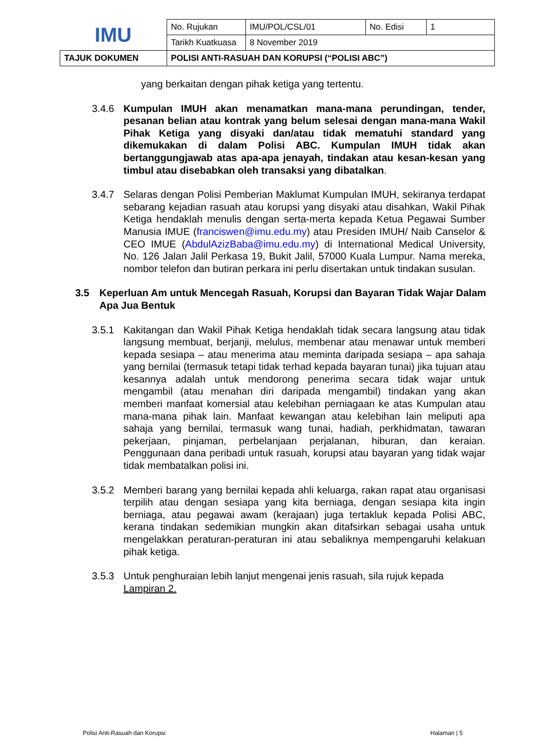| IMU | No. Rujukan | IMU/POL/CSL/01 | No. Edisi | 1 |
| | Tarikh Kuatkuasa | 8 November 2019 | | |
| TAJUK DOKUMEN | POLISI ANTI-RASUAH DAN KORUPSI (“POLISI ABC”) | | | |
yang berkaitan dengan pihak ketiga yang tertentu.
3.4.6 Kumpulan IMUH akan menamatkan mana-mana perundingan, tender, pesanan belian atau kontrak yang belum selesai dengan mana-mana Wakil Pihak Ketiga yang disyaki dan/atau tidak mematuhi standard yang dikemukakan di dalam Polisi ABC. Kumpulan IMUH tidak akan bertanggungjawab atas apa-apa jenayah, tindakan atau kesan-kesan yang timbul atau disebabkan oleh transaksi yang dibatalkan.
3.4.7 Selaras dengan Polisi Pemberian Maklumat Kumpulan IMUH, sekiranya terdapat sebarang kejadian rasuah atau korupsi yang disyaki atau disahkan, Wakil Pihak Ketiga hendaklah menulis dengan serta-merta kepada Ketua Pegawai Sumber Manusia IMUE (franciswen@imu.edu.my) atau Presiden IMUH/ Naib Canselor & CEO IMUE (AbdulAzizBaba@imu.edu.my) di International Medical University, No. 126 Jalan Jalil Perkasa 19, Bukit Jalil, 57000 Kuala Lumpur. Nama mereka, nombor telefon dan butiran perkara ini perlu disertakan untuk tindakan susulan.
3.5 Keperluan Am untuk Mencegah Rasuah, Korupsi dan Bayaran Tidak Wajar Dalam Apa Jua Bentuk
3.5.1 Kakitangan dan Wakil Pihak Ketiga hendaklah tidak secara langsung atau tidak langsung membuat, berjanji, melulus, membenar atau menawar untuk memberi kepada sesiapa – atau menerima atau meminta daripada sesiapa – apa sahaja yang bernilai (termasuk tetapi tidak terhad kepada bayaran tunai) jika tujuan atau kesannya adalah untuk mendorong penerima secara tidak wajar untuk mengambil (atau menahan diri daripada mengambil) tindakan yang akan memberi manfaat komersial atau kelebihan perniagaan ke atas Kumpulan atau mana-mana pihak lain. Manfaat kewangan atau kelebihan lain meliputi apa sahaja yang bernilai, termasuk wang tunai, hadiah, perkhidmatan, tawaran pekerjaan, pinjaman, perbelanjaan perjalanan, hiburan, dan keraian. Penggunaan dana peribadi untuk rasuah, korupsi atau bayaran yang tidak wajar tidak membatalkan polisi ini.
3.5.2 Memberi barang yang bernilai kepada ahli keluarga, rakan rapat atau organisasi terpilih atau dengan sesiapa yang kita berniaga, dengan sesiapa kita ingin berniaga, atau pegawai awam (kerajaan) juga tertakluk kepada Polisi ABC, kerana tindakan sedemikian mungkin akan ditafsirkan sebagai usaha untuk mengelakkan peraturan-peraturan ini atau sebaliknya mempengaruhi kelakuan pihak ketiga.
3.5.3 Untuk penghuraian lebih lanjut mengenai jenis rasuah, sila rujuk kepada Lampiran 2.
Polisi Anti-Rasuah dan Korupsi Halaman | 5